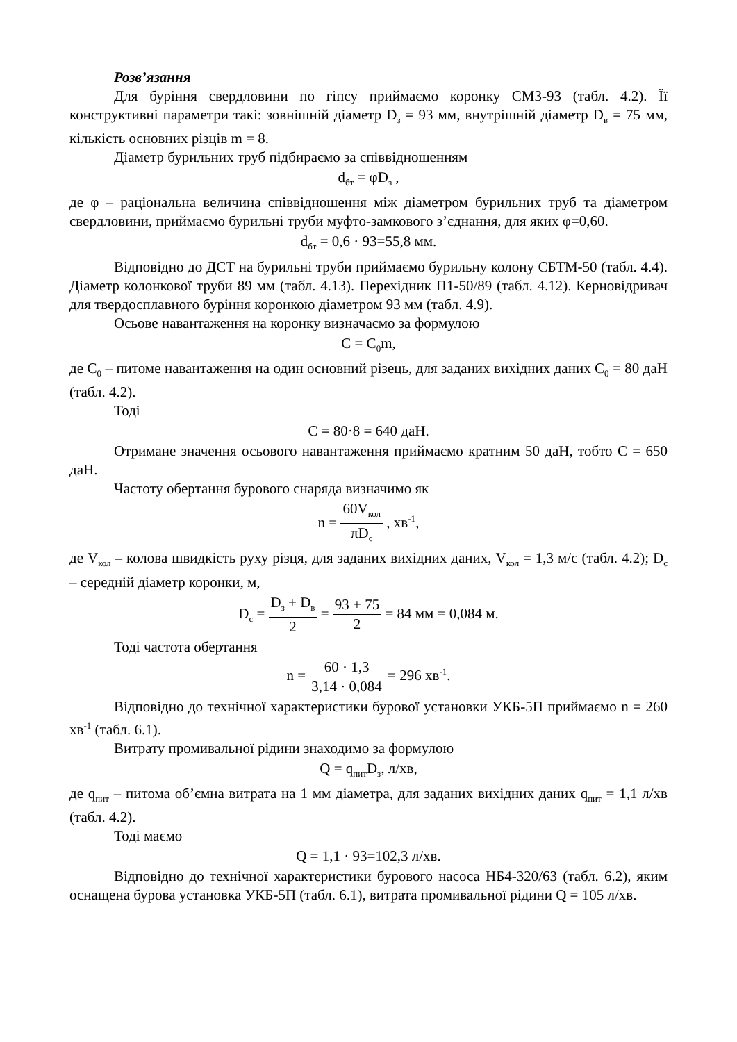Розв’язання
Для буріння свердловини по гіпсу приймаємо коронку СМ3-93 (табл. 4.2). Її конструктивні параметри такі: зовнішній діаметр D<sub>з</sub> = 93 мм, внутрішній діаметр D<sub>в</sub> = 75 мм, кількість основних різців m = 8.
Діаметр бурильних труб підбираємо за співвідношенням
d<sub>бт</sub> = φD<sub>з</sub> ,
де φ – раціональна величина співвідношення між діаметром бурильних труб та діаметром свердловини, приймаємо бурильні труби муфто-замкового з’єднання, для яких φ=0,60.
d<sub>бт</sub> = 0,6 · 93=55,8 мм.
Відповідно до ДСТ на бурильні труби приймаємо бурильну колону СБТМ-50 (табл. 4.4). Діаметр колонкової труби 89 мм (табл. 4.13). Перехідник П1-50/89 (табл. 4.12). Керновідривач для твердосплавного буріння коронкою діаметром 93 мм (табл. 4.9).
Осьове навантаження на коронку визначаємо за формулою
C = C<sub>0</sub>m,
де C<sub>0</sub> – питоме навантаження на один основний різець, для заданих вихідних даних C<sub>0</sub> = 80 даН (табл. 4.2).
Тоді
C = 80·8 = 640 даН.
Отримане значення осьового навантаження приймаємо кратним 50 даН, тобто C = 650 даН.
Частоту обертання бурового снаряда визначимо як
n = 60V<sub>кол</sub> πD<sub>c</sub> , хв<sup>-1</sup>,
де V<sub>кол</sub> – колова швидкість руху різця, для заданих вихідних даних, V<sub>кол</sub> = 1,3 м/с (табл. 4.2); D<sub>с</sub> – середній діаметр коронки, м,
D<sub>c</sub> = D<sub>з</sub> + D<sub>в</sub> 2 = 93 + 75 2 = 84 мм = 0,084 м.
Тоді частота обертання
n = 60 · 1,3 3,14 · 0,084 = 296 хв<sup>-1</sup>.
Відповідно до технічної характеристики бурової установки УКБ-5П приймаємо n = 260 хв<sup>-1</sup> (табл. 6.1).
Витрату промивальної рідини знаходимо за формулою
Q = q<sub>пит</sub>D<sub>з</sub>, л/хв,
де q<sub>пит</sub> – питома об’ємна витрата на 1 мм діаметра, для заданих вихідних даних q<sub>пит</sub> = 1,1 л/хв (табл. 4.2).
Тоді маємо
Q = 1,1 · 93=102,3 л/хв.
Відповідно до технічної характеристики бурового насоса НБ4-320/63 (табл. 6.2), яким оснащена бурова установка УКБ-5П (табл. 6.1), витрата промивальної рідини Q = 105 л/хв.